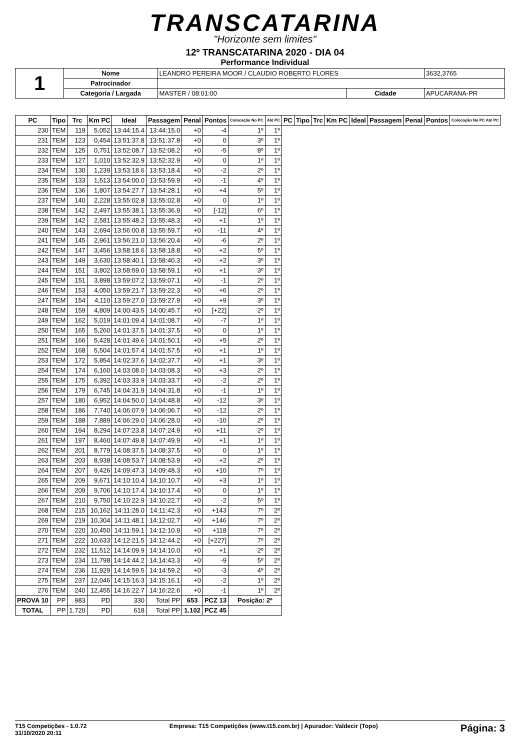TRANSCATARINA
"Horizonte sem limites"
12º TRANSCATARINA 2020 - DIA 04
Performance Individual
| 1 | Nome | LEANDRO PEREIRA MOOR / CLAUDIO ROBERTO FLORES | | | 3632,3765 |
| | Patrocinador | | | | |
| | Categoria / Largada | MASTER / 08:01:00 | Cidade | APUCARANA-PR | |
| PC | Tipo | Trc | Km PC | Ideal | Passagem | Penal | Pontos | Colocação No PC | Até PC | PC | Tipo | Trc | Km PC | Ideal | Passagem | Penal | Pontos | Colocação No PC Até PC |
| --- | --- | --- | --- | --- | --- | --- | --- | --- | --- | --- | --- | --- | --- | --- | --- | --- | --- | --- |
| 230 | TEM | 119 | 5,052 | 13:44:15.4 | 13:44:15.0 | +0 | -4 | 1º | 1º | | | | | | | | | |
| 231 | TEM | 123 | 0,454 | 13:51:37.8 | 13:51:37.8 | +0 | 0 | 3º | 1º | | | | | | | | | |
| 232 | TEM | 125 | 0,751 | 13:52:08.7 | 13:52:08.2 | +0 | -5 | 8º | 1º | | | | | | | | | |
| 233 | TEM | 127 | 1,010 | 13:52:32.9 | 13:52:32.9 | +0 | 0 | 1º | 1º | | | | | | | | | |
| 234 | TEM | 130 | 1,239 | 13:53:18.6 | 13:53:18.4 | +0 | -2 | 2º | 1º | | | | | | | | | |
| 235 | TEM | 133 | 1,513 | 13:54:00.0 | 13:53:59.9 | +0 | -1 | 4º | 1º | | | | | | | | | |
| 236 | TEM | 136 | 1,807 | 13:54:27.7 | 13:54:28.1 | +0 | +4 | 5º | 1º | | | | | | | | | |
| 237 | TEM | 140 | 2,228 | 13:55:02.8 | 13:55:02.8 | +0 | 0 | 1º | 1º | | | | | | | | | |
| 238 | TEM | 142 | 2,497 | 13:55:38.1 | 13:55:36.9 | +0 | [-12] | 6º | 1º | | | | | | | | | |
| 239 | TEM | 142 | 2,581 | 13:55:48.2 | 13:55:48.3 | +0 | +1 | 1º | 1º | | | | | | | | | |
| 240 | TEM | 143 | 2,694 | 13:56:00.8 | 13:55:59.7 | +0 | -11 | 4º | 1º | | | | | | | | | |
| 241 | TEM | 145 | 2,961 | 13:56:21.0 | 13:56:20.4 | +0 | -6 | 2º | 1º | | | | | | | | | |
| 242 | TEM | 147 | 3,456 | 13:58:18.6 | 13:58:18.8 | +0 | +2 | 5º | 1º | | | | | | | | | |
| 243 | TEM | 149 | 3,630 | 13:58:40.1 | 13:58:40.3 | +0 | +2 | 3º | 1º | | | | | | | | | |
| 244 | TEM | 151 | 3,802 | 13:58:59.0 | 13:58:59.1 | +0 | +1 | 3º | 1º | | | | | | | | | |
| 245 | TEM | 151 | 3,898 | 13:59:07.2 | 13:59:07.1 | +0 | -1 | 2º | 1º | | | | | | | | | |
| 246 | TEM | 153 | 4,050 | 13:59:21.7 | 13:59:22.3 | +0 | +6 | 2º | 1º | | | | | | | | | |
| 247 | TEM | 154 | 4,110 | 13:59:27.0 | 13:59:27.9 | +0 | +9 | 3º | 1º | | | | | | | | | |
| 248 | TEM | 159 | 4,809 | 14:00:43.5 | 14:00:45.7 | +0 | [+22] | 2º | 1º | | | | | | | | | |
| 249 | TEM | 162 | 5,019 | 14:01:09.4 | 14:01:08.7 | +0 | -7 | 1º | 1º | | | | | | | | | |
| 250 | TEM | 165 | 5,260 | 14:01:37.5 | 14:01:37.5 | +0 | 0 | 1º | 1º | | | | | | | | | |
| 251 | TEM | 166 | 5,428 | 14:01:49.6 | 14:01:50.1 | +0 | +5 | 2º | 1º | | | | | | | | | |
| 252 | TEM | 168 | 5,504 | 14:01:57.4 | 14:01:57.5 | +0 | +1 | 1º | 1º | | | | | | | | | |
| 253 | TEM | 172 | 5,854 | 14:02:37.6 | 14:02:37.7 | +0 | +1 | 3º | 1º | | | | | | | | | |
| 254 | TEM | 174 | 6,160 | 14:03:08.0 | 14:03:08.3 | +0 | +3 | 2º | 1º | | | | | | | | | |
| 255 | TEM | 175 | 6,392 | 14:03:33.9 | 14:03:33.7 | +0 | -2 | 2º | 1º | | | | | | | | | |
| 256 | TEM | 179 | 6,745 | 14:04:31.9 | 14:04:31.8 | +0 | -1 | 1º | 1º | | | | | | | | | |
| 257 | TEM | 180 | 6,952 | 14:04:50.0 | 14:04:48.8 | +0 | -12 | 3º | 1º | | | | | | | | | |
| 258 | TEM | 186 | 7,740 | 14:06:07.9 | 14:06:06.7 | +0 | -12 | 2º | 1º | | | | | | | | | |
| 259 | TEM | 188 | 7,889 | 14:06:29.0 | 14:06:28.0 | +0 | -10 | 2º | 1º | | | | | | | | | |
| 260 | TEM | 194 | 8,294 | 14:07:23.8 | 14:07:24.9 | +0 | +11 | 2º | 1º | | | | | | | | | |
| 261 | TEM | 197 | 8,460 | 14:07:49.8 | 14:07:49.9 | +0 | +1 | 1º | 1º | | | | | | | | | |
| 262 | TEM | 201 | 8,779 | 14:08:37.5 | 14:08:37.5 | +0 | 0 | 1º | 1º | | | | | | | | | |
| 263 | TEM | 203 | 8,938 | 14:08:53.7 | 14:08:53.9 | +0 | +2 | 2º | 1º | | | | | | | | | |
| 264 | TEM | 207 | 9,426 | 14:09:47.3 | 14:09:48.3 | +0 | +10 | 7º | 1º | | | | | | | | | |
| 265 | TEM | 209 | 9,671 | 14:10:10.4 | 14:10:10.7 | +0 | +3 | 1º | 1º | | | | | | | | | |
| 266 | TEM | 209 | 9,706 | 14:10:17.4 | 14:10:17.4 | +0 | 0 | 1º | 1º | | | | | | | | | |
| 267 | TEM | 210 | 9,750 | 14:10:22.9 | 14:10:22.7 | +0 | -2 | 5º | 1º | | | | | | | | | |
| 268 | TEM | 215 | 10,162 | 14:11:28.0 | 14:11:42.3 | +0 | +143 | 7º | 2º | | | | | | | | | |
| 269 | TEM | 219 | 10,304 | 14:11:48.1 | 14:12:02.7 | +0 | +146 | 7º | 2º | | | | | | | | | |
| 270 | TEM | 220 | 10,450 | 14:11:59.1 | 14:12:10.9 | +0 | +118 | 7º | 2º | | | | | | | | | |
| 271 | TEM | 222 | 10,633 | 14:12:21.5 | 14:12:44.2 | +0 | [+227] | 7º | 2º | | | | | | | | | |
| 272 | TEM | 232 | 11,512 | 14:14:09.9 | 14:14:10.0 | +0 | +1 | 2º | 2º | | | | | | | | | |
| 273 | TEM | 234 | 11,798 | 14:14:44.2 | 14:14:43.3 | +0 | -9 | 5º | 2º | | | | | | | | | |
| 274 | TEM | 236 | 11,929 | 14:14:59.5 | 14:14:59.2 | +0 | -3 | 4º | 2º | | | | | | | | | |
| 275 | TEM | 237 | 12,046 | 14:15:16.3 | 14:15:16.1 | +0 | -2 | 1º | 2º | | | | | | | | | |
| 276 | TEM | 240 | 12,455 | 14:16:22.7 | 14:16:22.6 | +0 | -1 | 1º | 2º | | | | | | | | | |
| PROVA 10 | PP | 983 | PD | 330 | Total PP | 653 | PCZ 13 | Posição: 2º | | | | | | | | | | |
| TOTAL | PP | 1.720 | PD | 618 | Total PP | 1.102 | PCZ 45 | | | | | | | | | | | |
T15 Competições - 1.0.72
31/10/2020 20:11 Empresa: T15 Competições (www.t15.com.br) | Apurador: Valdecir (Topo) Página: 3